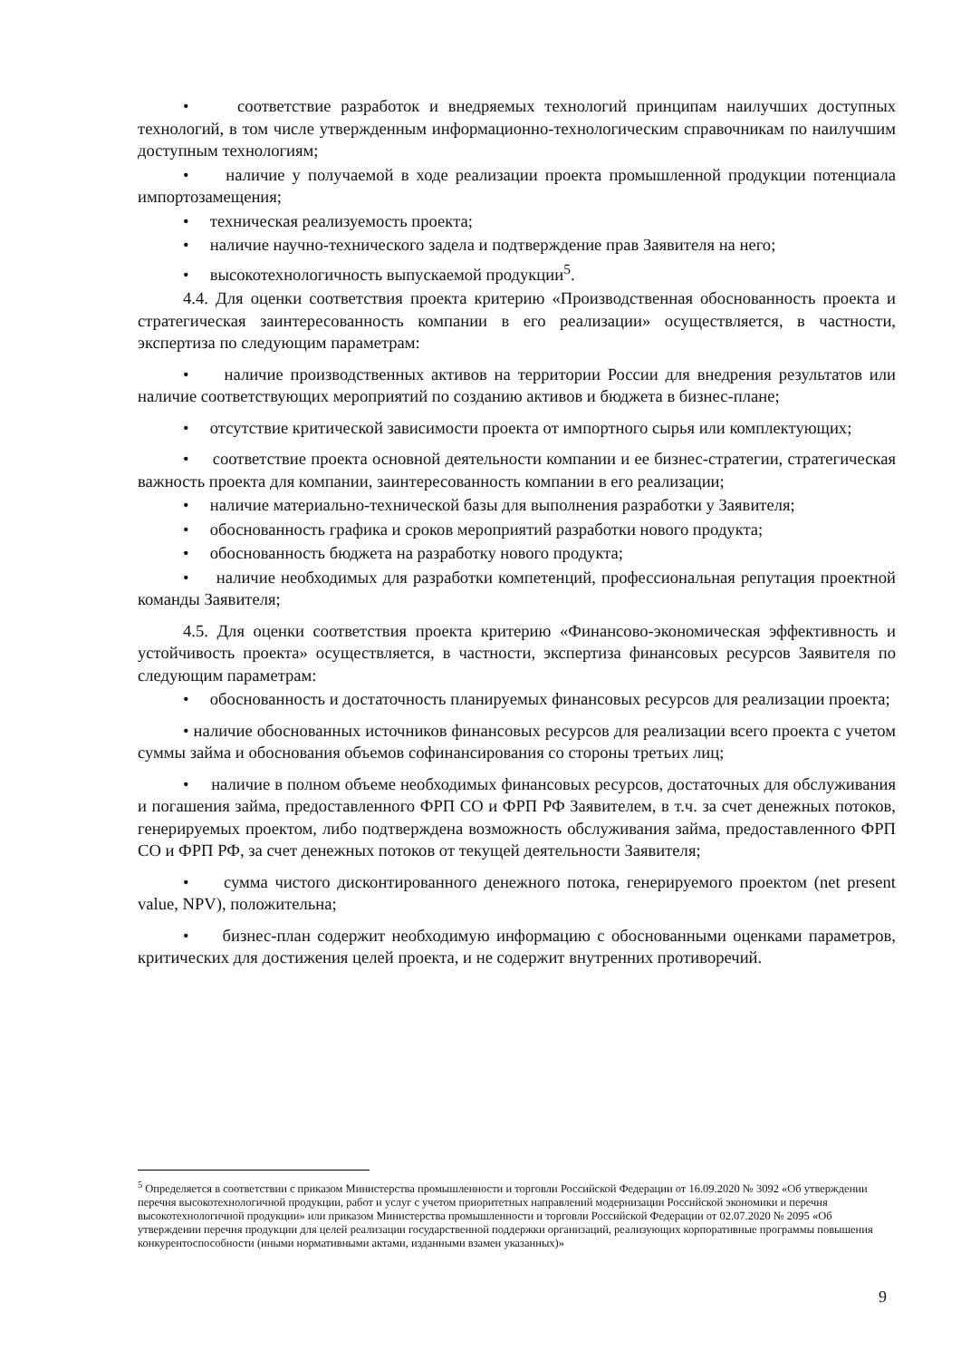• соответствие разработок и внедряемых технологий принципам наилучших доступных технологий, в том числе утвержденным информационно-технологическим справочникам по наилучшим доступным технологиям;
• наличие у получаемой в ходе реализации проекта промышленной продукции потенциала импортозамещения;
• техническая реализуемость проекта;
• наличие научно-технического задела и подтверждение прав Заявителя на него;
• высокотехнологичность выпускаемой продукции<sup>5</sup>.
4.4. Для оценки соответствия проекта критерию «Производственная обоснованность проекта и стратегическая заинтересованность компании в его реализации» осуществляется, в частности, экспертиза по следующим параметрам:
• наличие производственных активов на территории России для внедрения результатов или наличие соответствующих мероприятий по созданию активов и бюджета в бизнес-плане;
• отсутствие критической зависимости проекта от импортного сырья или комплектующих;
• соответствие проекта основной деятельности компании и ее бизнес-стратегии, стратегическая важность проекта для компании, заинтересованность компании в его реализации;
• наличие материально-технической базы для выполнения разработки у Заявителя;
• обоснованность графика и сроков мероприятий разработки нового продукта;
• обоснованность бюджета на разработку нового продукта;
• наличие необходимых для разработки компетенций, профессиональная репутация проектной команды Заявителя;
4.5. Для оценки соответствия проекта критерию «Финансово-экономическая эффективность и устойчивость проекта» осуществляется, в частности, экспертиза финансовых ресурсов Заявителя по следующим параметрам:
• обоснованность и достаточность планируемых финансовых ресурсов для реализации проекта;
• наличие обоснованных источников финансовых ресурсов для реализации всего проекта с учетом суммы займа и обоснования объемов софинансирования со стороны третьих лиц;
• наличие в полном объеме необходимых финансовых ресурсов, достаточных для обслуживания и погашения займа, предоставленного ФРП СО и ФРП РФ Заявителем, в т.ч. за счет денежных потоков, генерируемых проектом, либо подтверждена возможность обслуживания займа, предоставленного ФРП СО и ФРП РФ, за счет денежных потоков от текущей деятельности Заявителя;
• сумма чистого дисконтированного денежного потока, генерируемого проектом (net present value, NPV), положительна;
• бизнес-план содержит необходимую информацию с обоснованными оценками параметров, критических для достижения целей проекта, и не содержит внутренних противоречий.
<sup>5</sup> Определяется в соответствии с приказом Министерства промышленности и торговли Российской Федерации от 16.09.2020 № 3092 «Об утверждении перечня высокотехнологичной продукции, работ и услуг с учетом приоритетных направлений модернизации Российской экономики и перечня высокотехнологичной продукции» или приказом Министерства промышленности и торговли Российской Федерации от 02.07.2020 № 2095 «Об утверждении перечня продукции для целей реализации государственной поддержки организаций, реализующих корпоративные программы повышения конкурентоспособности (иными нормативными актами, изданными взамен указанных)»
9